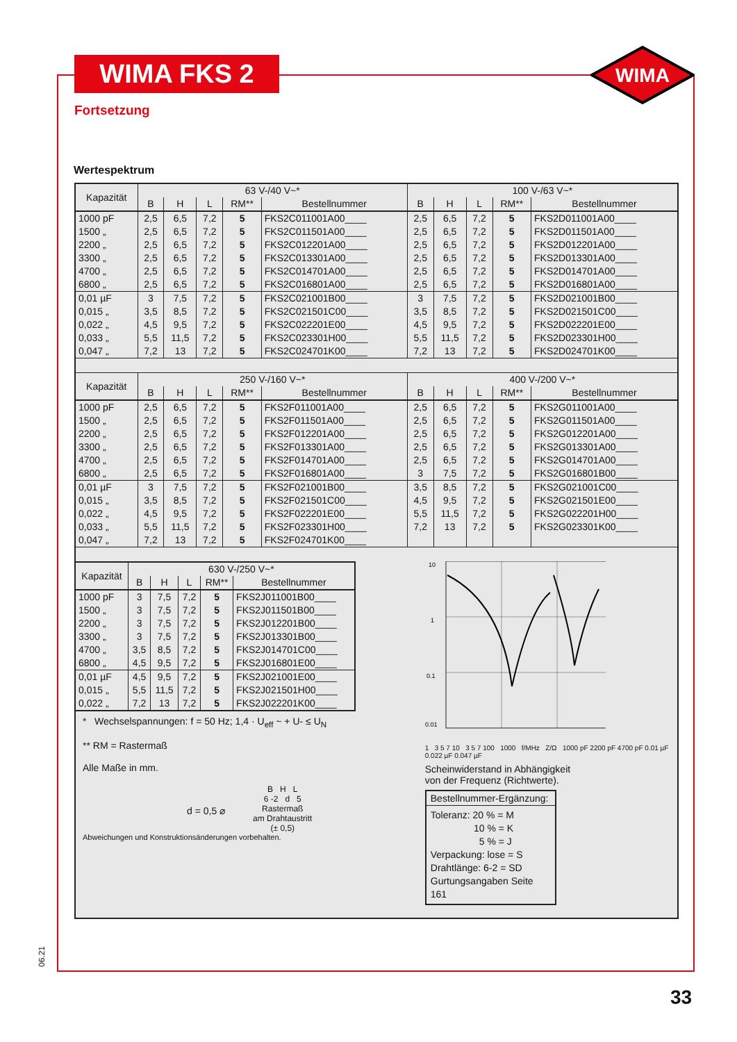WIMA FKS 2
WIMA
Fortsetzung
Wertespektrum
| Kapazität | 63 V-/40 V~* | | | | | 100 V-/63 V~* | | | | |
| --- | --- | --- | --- | --- | --- | --- | --- | --- | --- | --- |
| | B | H | L | RM** | Bestellnummer | B | H | L | RM** | Bestellnummer |
| 1000 pF 1500 „ 2200 „ 3300 „ 4700 „ 6800 „ | 2,5 2,5 2,5 2,5 2,5 2,5 | 6,5 6,5 6,5 6,5 6,5 6,5 | 7,2 7,2 7,2 7,2 7,2 7,2 | 5 5 5 5 5 5 | FKS2C011001A00____ FKS2C011501A00____ FKS2C012201A00____ FKS2C013301A00____ FKS2C014701A00____ FKS2C016801A00____ | 2,5 2,5 2,5 2,5 2,5 2,5 | 6,5 6,5 6,5 6,5 6,5 6,5 | 7,2 7,2 7,2 7,2 7,2 7,2 | 5 5 5 5 5 5 | FKS2D011001A00____ FKS2D011501A00____ FKS2D012201A00____ FKS2D013301A00____ FKS2D014701A00____ FKS2D016801A00____ |
| 0,01 µF 0,015 „ 0,022 „ 0,033 „ 0,047 „ | 3 3,5 4,5 5,5 7,2 | 7,5 8,5 9,5 11,5 13 | 7,2 7,2 7,2 7,2 7,2 | 5 5 5 5 5 | FKS2C021001B00____ FKS2C021501C00____ FKS2C022201E00____ FKS2C023301H00____ FKS2C024701K00____ | 3 3,5 4,5 5,5 7,2 | 7,5 8,5 9,5 11,5 13 | 7,2 7,2 7,2 7,2 7,2 | 5 5 5 5 5 | FKS2D021001B00____ FKS2D021501C00____ FKS2D022201E00____ FKS2D023301H00____ FKS2D024701K00____ |
| Kapazität | 250 V-/160 V~* | | | | | 400 V-/200 V~* | | | | |
| | B | H | L | RM** | Bestellnummer | B | H | L | RM** | Bestellnummer |
| 1000 pF 1500 „ 2200 „ 3300 „ 4700 „ 6800 „ | 2,5 2,5 2,5 2,5 2,5 2,5 | 6,5 6,5 6,5 6,5 6,5 6,5 | 7,2 7,2 7,2 7,2 7,2 7,2 | 5 5 5 5 5 5 | FKS2F011001A00____ FKS2F011501A00____ FKS2F012201A00____ FKS2F013301A00____ FKS2F014701A00____ FKS2F016801A00____ | 2,5 2,5 2,5 2,5 2,5 3 | 6,5 6,5 6,5 6,5 6,5 7,5 | 7,2 7,2 7,2 7,2 7,2 7,2 | 5 5 5 5 5 5 | FKS2G011001A00____ FKS2G011501A00____ FKS2G012201A00____ FKS2G013301A00____ FKS2G014701A00____ FKS2G016801B00____ |
| 0,01 µF 0,015 „ 0,022 „ 0,033 „ 0,047 „ | 3 3,5 4,5 5,5 7,2 | 7,5 8,5 9,5 11,5 13 | 7,2 7,2 7,2 7,2 7,2 | 5 5 5 5 5 | FKS2F021001B00____ FKS2F021501C00____ FKS2F022201E00____ FKS2F023301H00____ FKS2F024701K00____ | 3,5 4,5 5,5 7,2 | 8,5 9,5 11,5 13 | 7,2 7,2 7,2 7,2 | 5 5 5 5 | FKS2G021001C00____ FKS2G021501E00____ FKS2G022201H00____ FKS2G023301K00____ |
| Kapazität | 630 V-/250 V~* | | | | |
| --- | --- | --- | --- | --- | --- |
| | B | H | L | RM** | Bestellnummer |
| 1000 pF 1500 „ 2200 „ 3300 „ 4700 „ 6800 „ | 3 3 3 3 3,5 4,5 | 7,5 7,5 7,5 7,5 8,5 9,5 | 7,2 7,2 7,2 7,2 7,2 7,2 | 5 5 5 5 5 5 | FKS2J011001B00____ FKS2J011501B00____ FKS2J012201B00____ FKS2J013301B00____ FKS2J014701C00____ FKS2J016801E00____ |
| 0,01 µF 0,015 „ 0,022 „ | 4,5 5,5 7,2 | 9,5 11,5 13 | 7,2 7,2 7,2 | 5 5 5 | FKS2J021001E00____ FKS2J021501H00____ FKS2J022201K00____ |
* Wechselspannungen: f = 50 Hz; 1,4 · U<sub>eff</sub> ~ + U- ≤ U<sub>N</sub>
** RM = Rastermaß
Alle Maße in mm.
d = 0,5 ⌀
B H L
6 -2 d 5
Rastermaß
am Drahtaustritt
(± 0,5)
Abweichungen und Konstruktionsänderungen vorbehalten.
10
1
0.1
0.01
1 3 5 7 10 3 5 7 100 1000 f/MHz Z/Ω 1000 pF 2200 pF 4700 pF 0.01 µF 0.022 µF 0.047 µF
Scheinwiderstand in Abhängigkeit
von der Frequenz (Richtwerte).
Bestellnummer-Ergänzung:
Toleranz: 20 % = M
10 % = K
5 % = J
Verpackung: lose = S
Drahtlänge: 6-2 = SD
Gurtungsangaben Seite 161
06.21
33